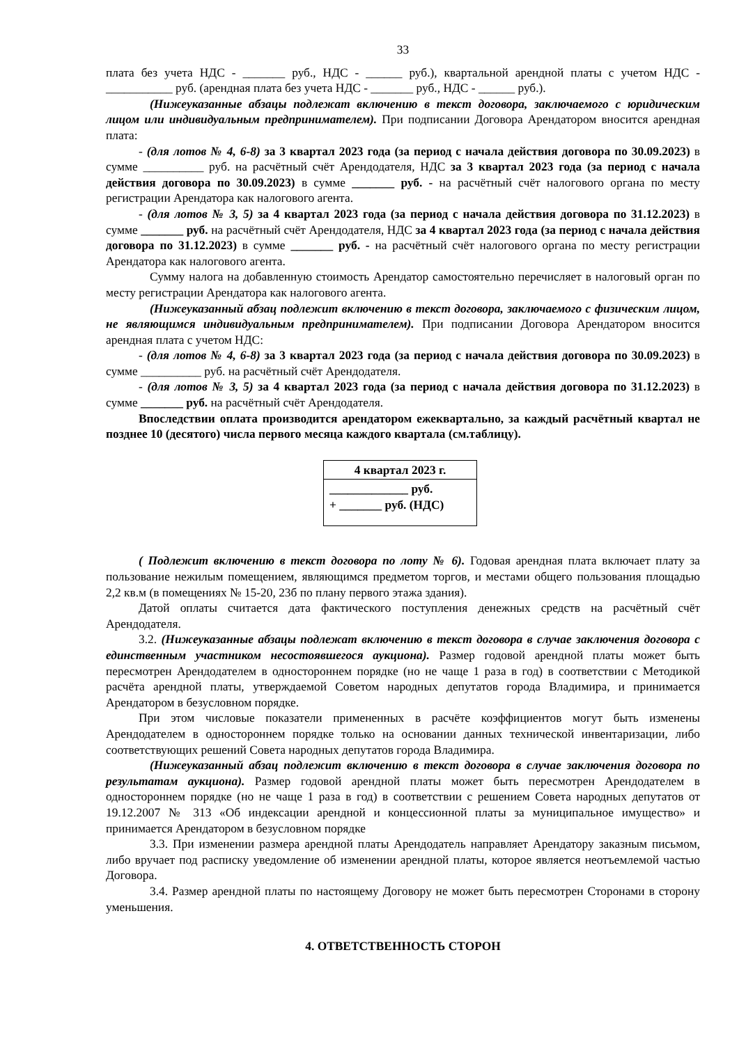33
плата без учета НДС - _______ руб., НДС - ______ руб.), квартальной арендной платы с учетом НДС - ___________ руб. (арендная плата без учета НДС - _______ руб., НДС - ______ руб.).
(Нижеуказанные абзацы подлежат включению в текст договора, заключаемого с юридическим лицом или индивидуальным предпринимателем). При подписании Договора Арендатором вносится арендная плата:
- (для лотов № 4, 6-8) за 3 квартал 2023 года (за период с начала действия договора по 30.09.2023) в сумме __________ руб. на расчётный счёт Арендодателя, НДС за 3 квартал 2023 года (за период с начала действия договора по 30.09.2023) в сумме _______ руб. - на расчётный счёт налогового органа по месту регистрации Арендатора как налогового агента.
- (для лотов № 3, 5) за 4 квартал 2023 года (за период с начала действия договора по 31.12.2023) в сумме _______ руб. на расчётный счёт Арендодателя, НДС за 4 квартал 2023 года (за период с начала действия договора по 31.12.2023) в сумме _______ руб. - на расчётный счёт налогового органа по месту регистрации Арендатора как налогового агента.
Сумму налога на добавленную стоимость Арендатор самостоятельно перечисляет в налоговый орган по месту регистрации Арендатора как налогового агента.
(Нижеуказанный абзац подлежит включению в текст договора, заключаемого с физическим лицом, не являющимся индивидуальным предпринимателем). При подписании Договора Арендатором вносится арендная плата с учетом НДС:
- (для лотов № 4, 6-8) за 3 квартал 2023 года (за период с начала действия договора по 30.09.2023) в сумме __________ руб. на расчётный счёт Арендодателя.
- (для лотов № 3, 5) за 4 квартал 2023 года (за период с начала действия договора по 31.12.2023) в сумме _______ руб. на расчётный счёт Арендодателя.
Впоследствии оплата производится арендатором ежеквартально, за каждый расчётный квартал не позднее 10 (десятого) числа первого месяца каждого квартала (см.таблицу).
| 4 квартал 2023 г. |
| --- |
| _____________ руб. + _______ руб. (НДС) |
( Подлежит включению в текст договора по лоту № 6). Годовая арендная плата включает плату за пользование нежилым помещением, являющимся предметом торгов, и местами общего пользования площадью 2,2 кв.м (в помещениях № 15-20, 23б по плану первого этажа здания).
Датой оплаты считается дата фактического поступления денежных средств на расчётный счёт Арендодателя.
3.2. (Нижеуказанные абзацы подлежат включению в текст договора в случае заключения договора с единственным участником несостоявшегося аукциона). Размер годовой арендной платы может быть пересмотрен Арендодателем в одностороннем порядке (но не чаще 1 раза в год) в соответствии с Методикой расчёта арендной платы, утверждаемой Советом народных депутатов города Владимира, и принимается Арендатором в безусловном порядке.
При этом числовые показатели примененных в расчёте коэффициентов могут быть изменены Арендодателем в одностороннем порядке только на основании данных технической инвентаризации, либо соответствующих решений Совета народных депутатов города Владимира.
(Нижеуказанный абзац подлежит включению в текст договора в случае заключения договора по результатам аукциона). Размер годовой арендной платы может быть пересмотрен Арендодателем в одностороннем порядке (но не чаще 1 раза в год) в соответствии с решением Совета народных депутатов от 19.12.2007 № 313 «Об индексации арендной и концессионной платы за муниципальное имущество» и принимается Арендатором в безусловном порядке
3.3. При изменении размера арендной платы Арендодатель направляет Арендатору заказным письмом, либо вручает под расписку уведомление об изменении арендной платы, которое является неотъемлемой частью Договора.
3.4. Размер арендной платы по настоящему Договору не может быть пересмотрен Сторонами в сторону уменьшения.
4. ОТВЕТСТВЕННОСТЬ СТОРОН